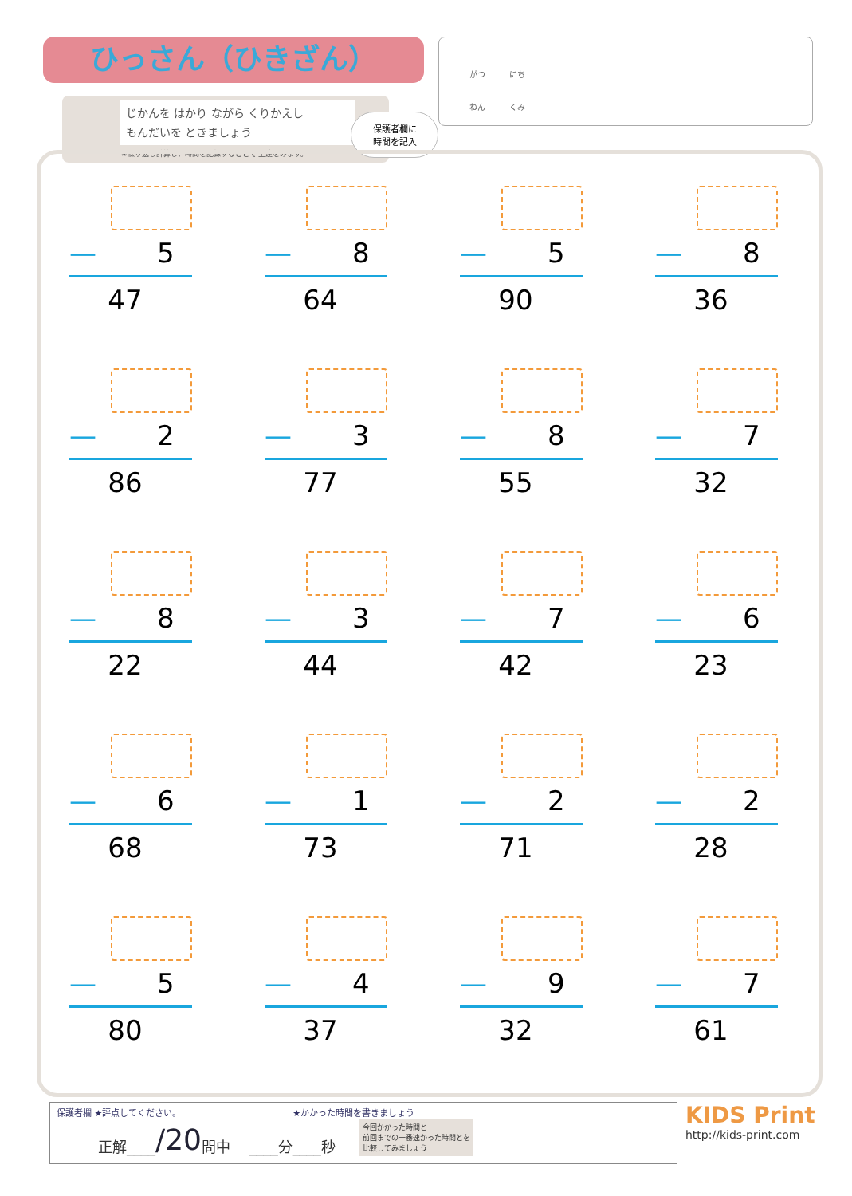ひっさん（ひきざん）
じかんを はかり ながら くりかえし
もんだいを ときましょう
※繰り返し計算し、時間を記録することで 上達をみます。
保護者欄に
時間を記入
がつ　　　にち
ねん　　　くみ
— 5
47
— 8
64
— 5
90
— 8
36
— 2
86
— 3
77
— 8
55
— 7
32
— 8
22
— 3
44
— 7
42
— 6
23
— 6
68
— 1
73
— 2
71
— 2
28
— 5
80
— 4
37
— 9
32
— 7
61
保護者欄 ★評点してください。 ★かかった時間を書きましょう
正解____ /20 問中 　____分____秒 今回かかった時間と
前回までの一番速かった時間とを
比較してみましょう
KIDS Print
http://kids-print.com